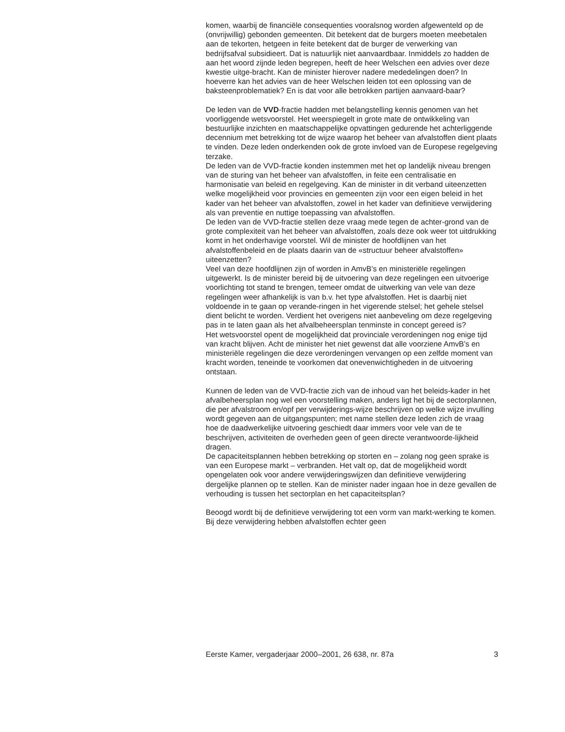komen, waarbij de financiële consequenties vooralsnog worden afgewenteld op de (onvrijwillig) gebonden gemeenten. Dit betekent dat de burgers moeten meebetalen aan de tekorten, hetgeen in feite betekent dat de burger de verwerking van bedrijfsafval subsidieert. Dat is natuurlijk niet aanvaardbaar. Inmiddels zo hadden de aan het woord zijnde leden begrepen, heeft de heer Welschen een advies over deze kwestie uitge-bracht. Kan de minister hierover nadere mededelingen doen? In hoeverre kan het advies van de heer Welschen leiden tot een oplossing van de baksteenproblematiek? En is dat voor alle betrokken partijen aanvaard-baar?
De leden van de VVD-fractie hadden met belangstelling kennis genomen van het voorliggende wetsvoorstel. Het weerspiegelt in grote mate de ontwikkeling van bestuurlijke inzichten en maatschappelijke opvattingen gedurende het achterliggende decennium met betrekking tot de wijze waarop het beheer van afvalstoffen dient plaats te vinden. Deze leden onderkenden ook de grote invloed van de Europese regelgeving terzake.
De leden van de VVD-fractie konden instemmen met het op landelijk niveau brengen van de sturing van het beheer van afvalstoffen, in feite een centralisatie en harmonisatie van beleid en regelgeving. Kan de minister in dit verband uiteenzetten welke mogelijkheid voor provincies en gemeenten zijn voor een eigen beleid in het kader van het beheer van afvalstoffen, zowel in het kader van definitieve verwijdering als van preventie en nuttige toepassing van afvalstoffen.
De leden van de VVD-fractie stellen deze vraag mede tegen de achter-grond van de grote complexiteit van het beheer van afvalstoffen, zoals deze ook weer tot uitdrukking komt in het onderhavige voorstel. Wil de minister de hoofdlijnen van het afvalstoffenbeleid en de plaats daarin van de «structuur beheer afvalstoffen» uiteenzetten?
Veel van deze hoofdlijnen zijn of worden in AmvB’s en ministeriële regelingen uitgewerkt. Is de minister bereid bij de uitvoering van deze regelingen een uitvoerige voorlichting tot stand te brengen, temeer omdat de uitwerking van vele van deze regelingen weer afhankelijk is van b.v. het type afvalstoffen. Het is daarbij niet voldoende in te gaan op verande-ringen in het vigerende stelsel; het gehele stelsel dient belicht te worden. Verdient het overigens niet aanbeveling om deze regelgeving pas in te laten gaan als het afvalbeheersplan tenminste in concept gereed is?
Het wetsvoorstel opent de mogelijkheid dat provinciale verordeningen nog enige tijd van kracht blijven. Acht de minister het niet gewenst dat alle voorziene AmvB’s en ministeriële regelingen die deze verordeningen vervangen op een zelfde moment van kracht worden, teneinde te voorkomen dat onevenwichtigheden in de uitvoering ontstaan.
Kunnen de leden van de VVD-fractie zich van de inhoud van het beleids-kader in het afvalbeheersplan nog wel een voorstelling maken, anders ligt het bij de sectorplannen, die per afvalstroom en/opf per verwijderings-wijze beschrijven op welke wijze invulling wordt gegeven aan de uitgangspunten; met name stellen deze leden zich de vraag hoe de daadwerkelijke uitvoering geschiedt daar immers voor vele van de te beschrijven, activiteiten de overheden geen of geen directe verantwoorde-lijkheid dragen.
De capaciteitsplannen hebben betrekking op storten en – zolang nog geen sprake is van een Europese markt – verbranden. Het valt op, dat de mogelijkheid wordt opengelaten ook voor andere verwijderingswijzen dan definitieve verwijdering dergelijke plannen op te stellen. Kan de minister nader ingaan hoe in deze gevallen de verhouding is tussen het sectorplan en het capaciteitsplan?
Beoogd wordt bij de definitieve verwijdering tot een vorm van markt-werking te komen. Bij deze verwijdering hebben afvalstoffen echter geen
Eerste Kamer, vergaderjaar 2000–2001, 26 638, nr. 87a 3